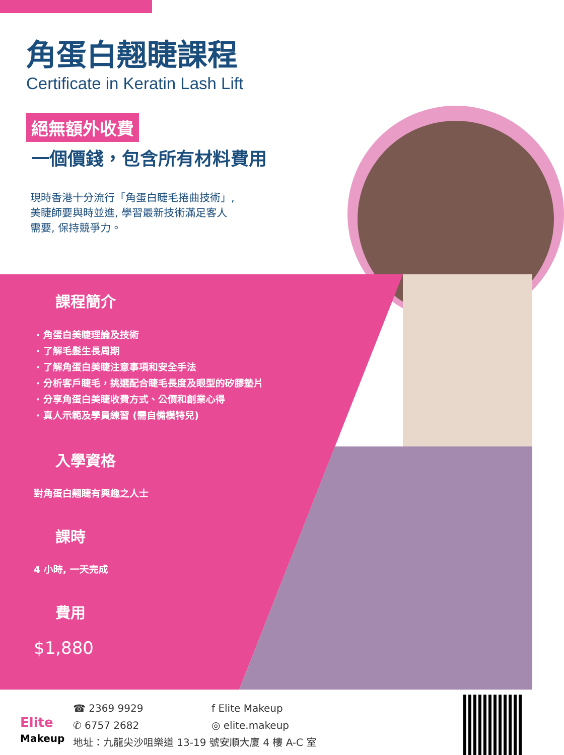角蛋白翹睫課程
Certificate in Keratin Lash Lift
絕無額外收費
一個價錢，包含所有材料費用
現時香港十分流行「角蛋白睫毛捲曲技術」,
美睫師要與時並進, 學習最新技術滿足客人
需要, 保持競爭力。
課程簡介
· 角蛋白美睫理論及技術
· 了解毛髮生長周期
· 了解角蛋白美睫注意事項和安全手法
· 分析客戶睫毛，挑選配合睫毛長度及眼型的矽膠墊片
· 分享角蛋白美睫收費方式、公價和創業心得
· 真人示範及學員練習 (需自備模特兒)
入學資格
對角蛋白翹睫有興趣之人士
課時
4 小時, 一天完成
費用
$1,880
Elite
Makeup
☎ 2369 9929 f Elite Makeup
✆ 6757 2682 ◎ elite.makeup
地址：九龍尖沙咀樂道 13-19 號安順大廈 4 樓 A-C 室